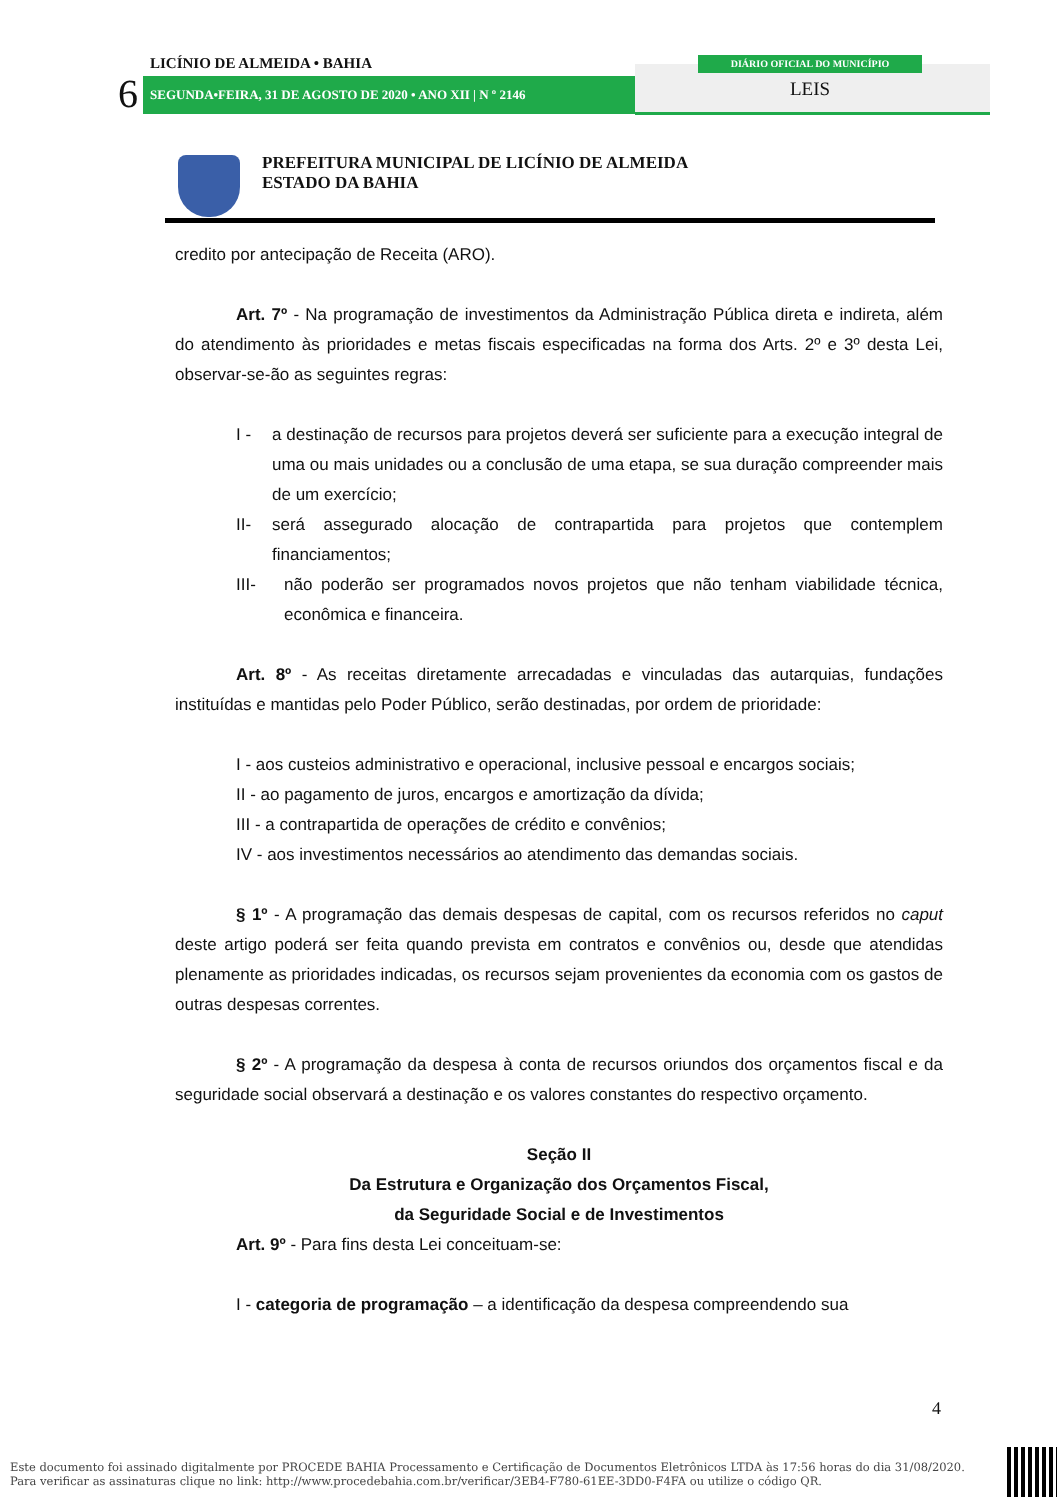LICÍNIO DE ALMEIDA • BAHIA
6 SEGUNDA•FEIRA, 31 DE AGOSTO DE 2020 • ANO XII | N º 2146
DIÁRIO OFICIAL DO MUNICÍPIO
LEIS
PREFEITURA MUNICIPAL DE LICÍNIO DE ALMEIDA
ESTADO DA BAHIA
credito por antecipação de Receita (ARO).
Art. 7º - Na programação de investimentos da Administração Pública direta e indireta, além do atendimento às prioridades e metas fiscais especificadas na forma dos Arts. 2º e 3º desta Lei, observar-se-ão as seguintes regras:
I - a destinação de recursos para projetos deverá ser suficiente para a execução integral de uma ou mais unidades ou a conclusão de uma etapa, se sua duração compreender mais de um exercício;
II- será assegurado alocação de contrapartida para projetos que contemplem financiamentos;
III- não poderão ser programados novos projetos que não tenham viabilidade técnica, econômica e financeira.
Art. 8º - As receitas diretamente arrecadadas e vinculadas das autarquias, fundações instituídas e mantidas pelo Poder Público, serão destinadas, por ordem de prioridade:
I - aos custeios administrativo e operacional, inclusive pessoal e encargos sociais;
II - ao pagamento de juros, encargos e amortização da dívida;
III - a contrapartida de operações de crédito e convênios;
IV - aos investimentos necessários ao atendimento das demandas sociais.
§ 1º - A programação das demais despesas de capital, com os recursos referidos no caput deste artigo poderá ser feita quando prevista em contratos e convênios ou, desde que atendidas plenamente as prioridades indicadas, os recursos sejam provenientes da economia com os gastos de outras despesas correntes.
§ 2º - A programação da despesa à conta de recursos oriundos dos orçamentos fiscal e da seguridade social observará a destinação e os valores constantes do respectivo orçamento.
Seção II
Da Estrutura e Organização dos Orçamentos Fiscal,
da Seguridade Social e de Investimentos
Art. 9º - Para fins desta Lei conceituam-se:
I - categoria de programação – a identificação da despesa compreendendo sua
4
Este documento foi assinado digitalmente por PROCEDE BAHIA Processamento e Certificação de Documentos Eletrônicos LTDA às 17:56 horas do dia 31/08/2020.
Para verificar as assinaturas clique no link: http://www.procedebahia.com.br/verificar/3EB4-F780-61EE-3DD0-F4FA ou utilize o código QR.